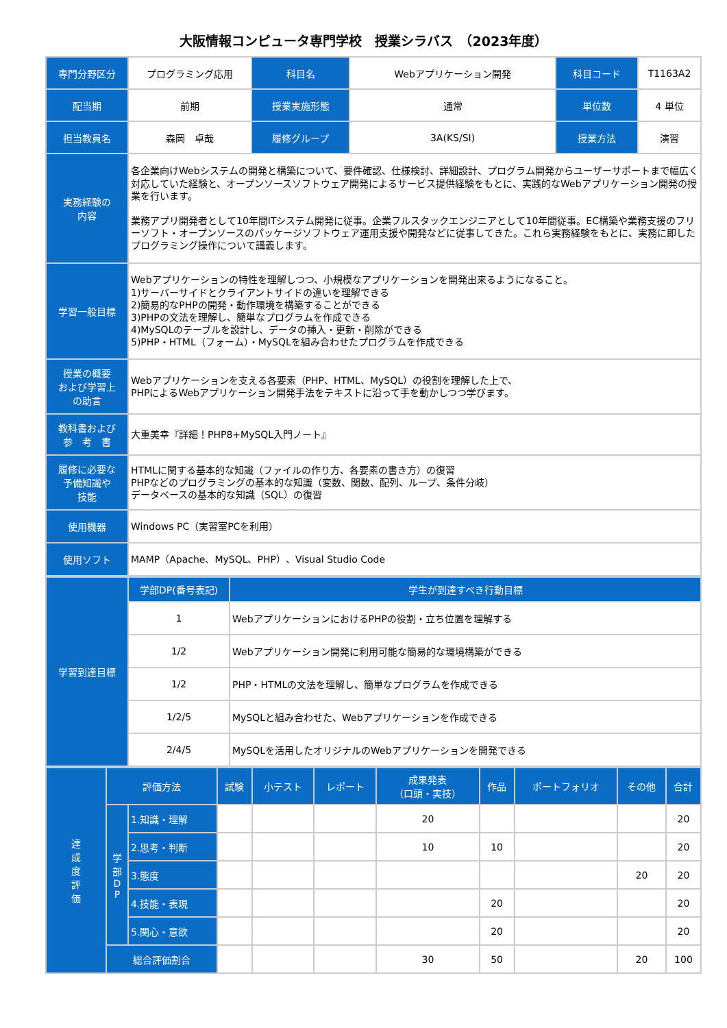大阪情報コンピュータ専門学校　授業シラバス　（2023年度）
| 専門分野区分 | プログラミング応用 | 科目名 | Webアプリケーション開発 | 科目コード | T1163A2 |
| 配当期 | 前期 | 授業実施形態 | 通常 | 単位数 | 4 単位 |
| 担当教員名 | 森岡 卓哉 | 履修グループ | 3A(KS/SI) | 授業方法 | 演習 |
| 実務経験の 内容 | 各企業向けWebシステムの開発と構築について、要件確認、仕様検討、詳細設計、プログラム開発からユーザーサポートまで幅広く対応していた経験と、オープンソースソフトウェア開発によるサービス提供経験をもとに、実践的なWebアプリケーション開発の授業を行います。 業務アプリ開発者として10年間ITシステム開発に従事。企業フルスタックエンジニアとして10年間従事。EC構築や業務支援のフリーソフト・オープンソースのパッケージソフトウェア運用支援や開発などに従事してきた。これら実務経験をもとに、実務に即したプログラミング操作について講義します。 | | | | |
| 学習一般目標 | Webアプリケーションの特性を理解しつつ、小規模なアプリケーションを開発出来るようになること。 1)サーバーサイドとクライアントサイドの違いを理解できる 2)簡易的なPHPの開発・動作環境を構築することができる 3)PHPの文法を理解し、簡単なプログラムを作成できる 4)MySQLのテーブルを設計し、データの挿入・更新・削除ができる 5)PHP・HTML（フォーム）・MySQLを組み合わせたプログラムを作成できる | | | | |
| 授業の概要 および学習上 の助言 | Webアプリケーションを支える各要素（PHP、HTML、MySQL）の役割を理解した上で、 PHPによるWebアプリケーション開発手法をテキストに沿って手を動かしつつ学びます。 | | | | |
| 教科書および 参 考 書 | 大重美幸『詳細！PHP8+MySQL入門ノート』 | | | | |
| 履修に必要な 予備知識や 技能 | HTMLに関する基本的な知識（ファイルの作り方、各要素の書き方）の復習 PHPなどのプログラミングの基本的な知識（変数、関数、配列、ループ、条件分岐） データベースの基本的な知識（SQL）の復習 | | | | |
| 使用機器 | Windows PC（実習室PCを利用） | | | | |
| 使用ソフト | MAMP（Apache、MySQL、PHP）、Visual Studio Code | | | | |
| 学習到達目標 | 学部DP(番号表記) | 学生が到達すべき行動目標 |
| --- | --- | --- |
| | 1 | WebアプリケーションにおけるPHPの役割・立ち位置を理解する |
| | 1/2 | Webアプリケーション開発に利用可能な簡易的な環境構築ができる |
| | 1/2 | PHP・HTMLの文法を理解し、簡単なプログラムを作成できる |
| | 1/2/5 | MySQLと組み合わせた、Webアプリケーションを作成できる |
| | 2/4/5 | MySQLを活用したオリジナルのWebアプリケーションを開発できる |
| 達 成 度 評 価 | 評価方法 | | 試験 | 小テスト | レポート | 成果発表 （口頭・実技） | 作品 | ポートフォリオ | その他 | 合計 |
| --- | --- | --- | --- | --- | --- | --- | --- | --- | --- | --- |
| | 学 部 D P | 1.知識・理解 | | | | 20 | | | | 20 |
| | | 2.思考・判断 | | | | 10 | 10 | | | 20 |
| | | 3.態度 | | | | | | | 20 | 20 |
| | | 4.技能・表現 | | | | | 20 | | | 20 |
| | | 5.関心・意欲 | | | | | 20 | | | 20 |
| | 総合評価割合 | | | | | 30 | 50 | | 20 | 100 |